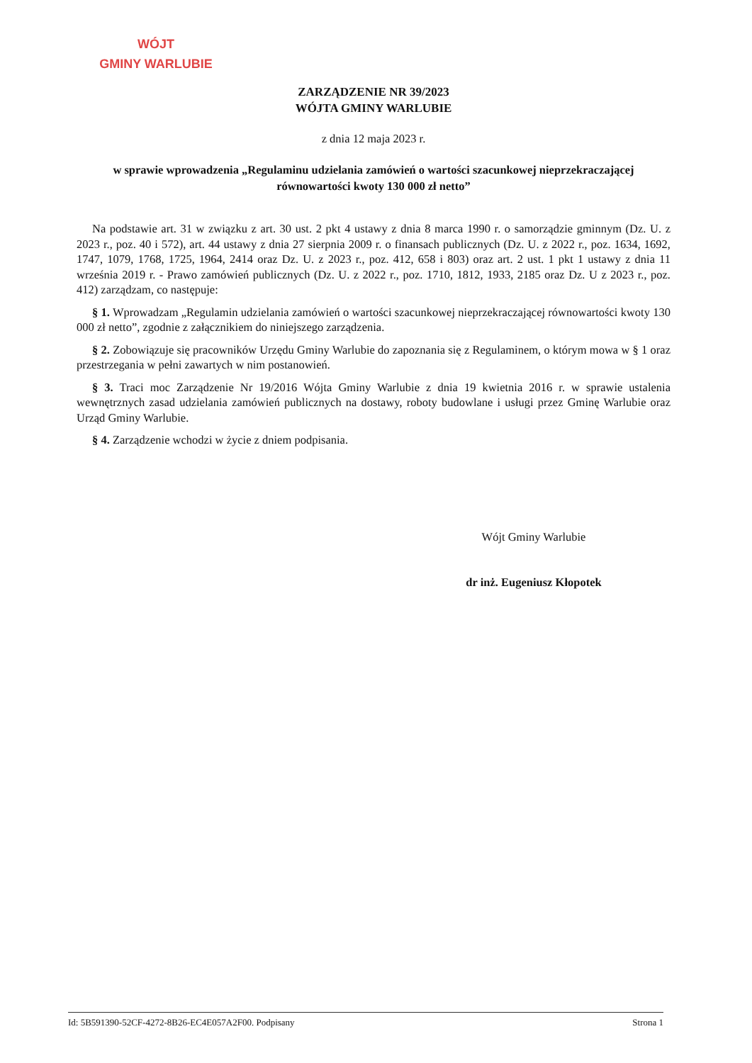WÓJT
GMINY WARLUBIE
ZARZĄDZENIE NR 39/2023
WÓJTA GMINY WARLUBIE
z dnia 12 maja 2023 r.
w sprawie wprowadzenia „Regulaminu udzielania zamówień o wartości szacunkowej nieprzekraczającej równowartości kwoty 130 000 zł netto”
Na podstawie art. 31 w związku z art. 30 ust. 2 pkt 4 ustawy z dnia 8 marca 1990 r. o samorządzie gminnym (Dz. U. z 2023 r., poz. 40 i 572), art. 44 ustawy z dnia 27 sierpnia 2009 r. o finansach publicznych (Dz. U. z 2022 r., poz. 1634, 1692, 1747, 1079, 1768, 1725, 1964, 2414 oraz Dz. U. z 2023 r., poz. 412, 658 i 803) oraz art. 2 ust. 1 pkt 1 ustawy z dnia 11 września 2019 r. - Prawo zamówień publicznych (Dz. U. z 2022 r., poz. 1710, 1812, 1933, 2185 oraz Dz. U z 2023 r., poz. 412) zarządzam, co następuje:
§ 1. Wprowadzam „Regulamin udzielania zamówień o wartości szacunkowej nieprzekraczającej równowartości kwoty 130 000 zł netto”, zgodnie z załącznikiem do niniejszego zarządzenia.
§ 2. Zobowiązuje się pracowników Urzędu Gminy Warlubie do zapoznania się z Regulaminem, o którym mowa w § 1 oraz przestrzegania w pełni zawartych w nim postanowień.
§ 3. Traci moc Zarządzenie Nr 19/2016 Wójta Gminy Warlubie z dnia 19 kwietnia 2016 r. w sprawie ustalenia wewnętrznych zasad udzielania zamówień publicznych na dostawy, roboty budowlane i usługi przez Gminę Warlubie oraz Urząd Gminy Warlubie.
§ 4. Zarządzenie wchodzi w życie z dniem podpisania.
Wójt Gminy Warlubie
dr inż. Eugeniusz Kłopotek
Id: 5B591390-52CF-4272-8B26-EC4E057A2F00. Podpisany Strona 1